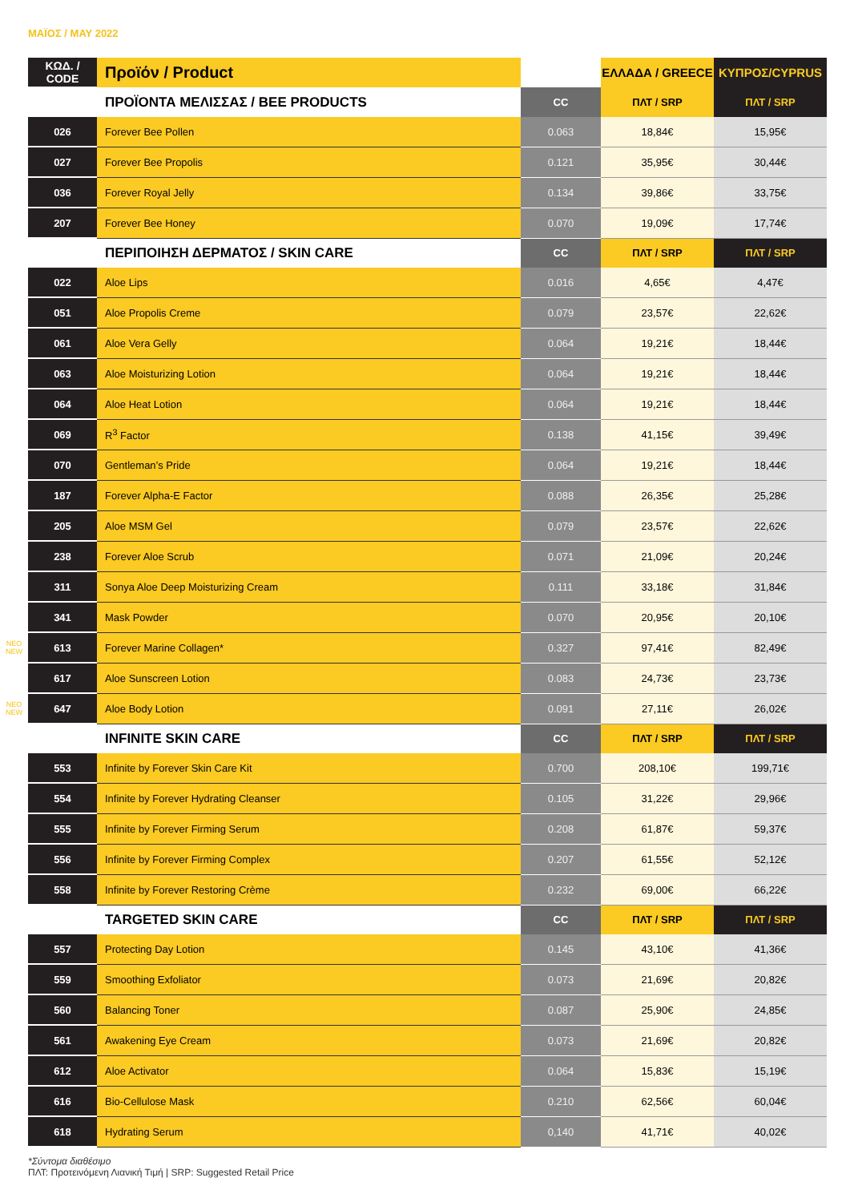ΜΑΪΟΣ / MAY 2022
| | ΚΩΔ. / CODE | Προϊόν / Product | | ΕΛΛΑΔΑ / GREECE | ΚΥΠΡΟΣ/CYPRUS |
| | | ΠΡΟΪΟΝΤΑ ΜΕΛΙΣΣΑΣ / BEE PRODUCTS | CC | ΠΛΤ / SRP | ΠΛΤ / SRP |
| | 026 | Forever Bee Pollen | 0.063 | 18,84€ | 15,95€ |
| | 027 | Forever Bee Propolis | 0.121 | 35,95€ | 30,44€ |
| | 036 | Forever Royal Jelly | 0.134 | 39,86€ | 33,75€ |
| | 207 | Forever Bee Honey | 0.070 | 19,09€ | 17,74€ |
| | | ΠΕΡΙΠΟΙΗΣΗ ΔΕΡΜΑΤΟΣ / SKIN CARE | CC | ΠΛΤ / SRP | ΠΛΤ / SRP |
| | 022 | Aloe Lips | 0.016 | 4,65€ | 4,47€ |
| | 051 | Aloe Propolis Creme | 0.079 | 23,57€ | 22,62€ |
| | 061 | Aloe Vera Gelly | 0.064 | 19,21€ | 18,44€ |
| | 063 | Aloe Moisturizing Lotion | 0.064 | 19,21€ | 18,44€ |
| | 064 | Aloe Heat Lotion | 0.064 | 19,21€ | 18,44€ |
| | 069 | R<sup>3</sup> Factor | 0.138 | 41,15€ | 39,49€ |
| | 070 | Gentleman’s Pride | 0.064 | 19,21€ | 18,44€ |
| | 187 | Forever Alpha-E Factor | 0.088 | 26,35€ | 25,28€ |
| | 205 | Aloe MSM Gel | 0.079 | 23,57€ | 22,62€ |
| | 238 | Forever Aloe Scrub | 0.071 | 21,09€ | 20,24€ |
| | 311 | Sonya Aloe Deep Moisturizing Cream | 0.111 | 33,18€ | 31,84€ |
| | 341 | Mask Powder | 0.070 | 20,95€ | 20,10€ |
| ΝΕΟ NEW | 613 | Forever Marine Collagen* | 0.327 | 97,41€ | 82,49€ |
| | 617 | Aloe Sunscreen Lotion | 0.083 | 24,73€ | 23,73€ |
| ΝΕΟ NEW | 647 | Aloe Body Lotion | 0.091 | 27,11€ | 26,02€ |
| | | INFINITE SKIN CARE | CC | ΠΛΤ / SRP | ΠΛΤ / SRP |
| | 553 | Infinite by Forever Skin Care Kit | 0.700 | 208,10€ | 199,71€ |
| | 554 | Infinite by Forever Hydrating Cleanser | 0.105 | 31,22€ | 29,96€ |
| | 555 | Infinite by Forever Firming Serum | 0.208 | 61,87€ | 59,37€ |
| | 556 | Infinite by Forever Firming Complex | 0.207 | 61,55€ | 52,12€ |
| | 558 | Infinite by Forever Restoring Crème | 0.232 | 69,00€ | 66,22€ |
| | | TARGETED SKIN CARE | CC | ΠΛΤ / SRP | ΠΛΤ / SRP |
| | 557 | Protecting Day Lotion | 0.145 | 43,10€ | 41,36€ |
| | 559 | Smoothing Exfoliator | 0.073 | 21,69€ | 20,82€ |
| | 560 | Balancing Toner | 0.087 | 25,90€ | 24,85€ |
| | 561 | Awakening Eye Cream | 0.073 | 21,69€ | 20,82€ |
| | 612 | Aloe Activator | 0.064 | 15,83€ | 15,19€ |
| | 616 | Bio-Cellulose Mask | 0.210 | 62,56€ | 60,04€ |
| | 618 | Hydrating Serum | 0,140 | 41,71€ | 40,02€ |
*Σύντομα διαθέσιμο
ΠΛΤ: Προτεινόμενη Λιανική Τιμή | SRP: Suggested Retail Price